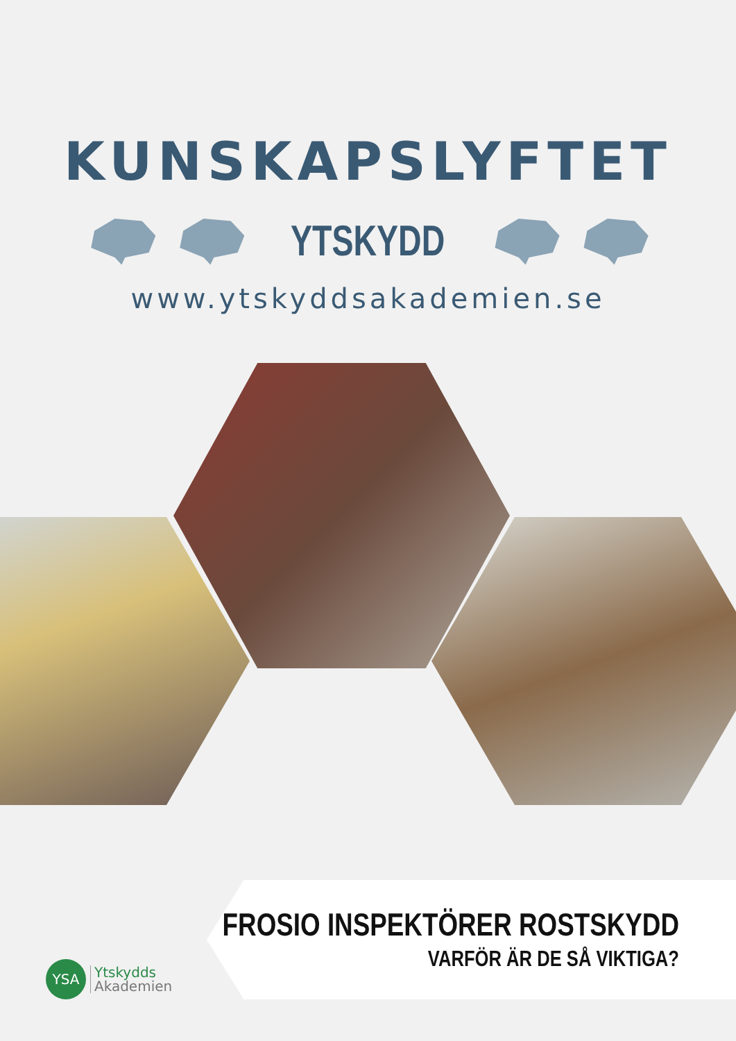KUNSKAPSLYFTET
YTSKYDD
www.ytskyddsakademien.se
FROSIO INSPEKTÖRER ROSTSKYDD
VARFÖR ÄR DE SÅ VIKTIGA?
YSA
Ytskydds
Akademien